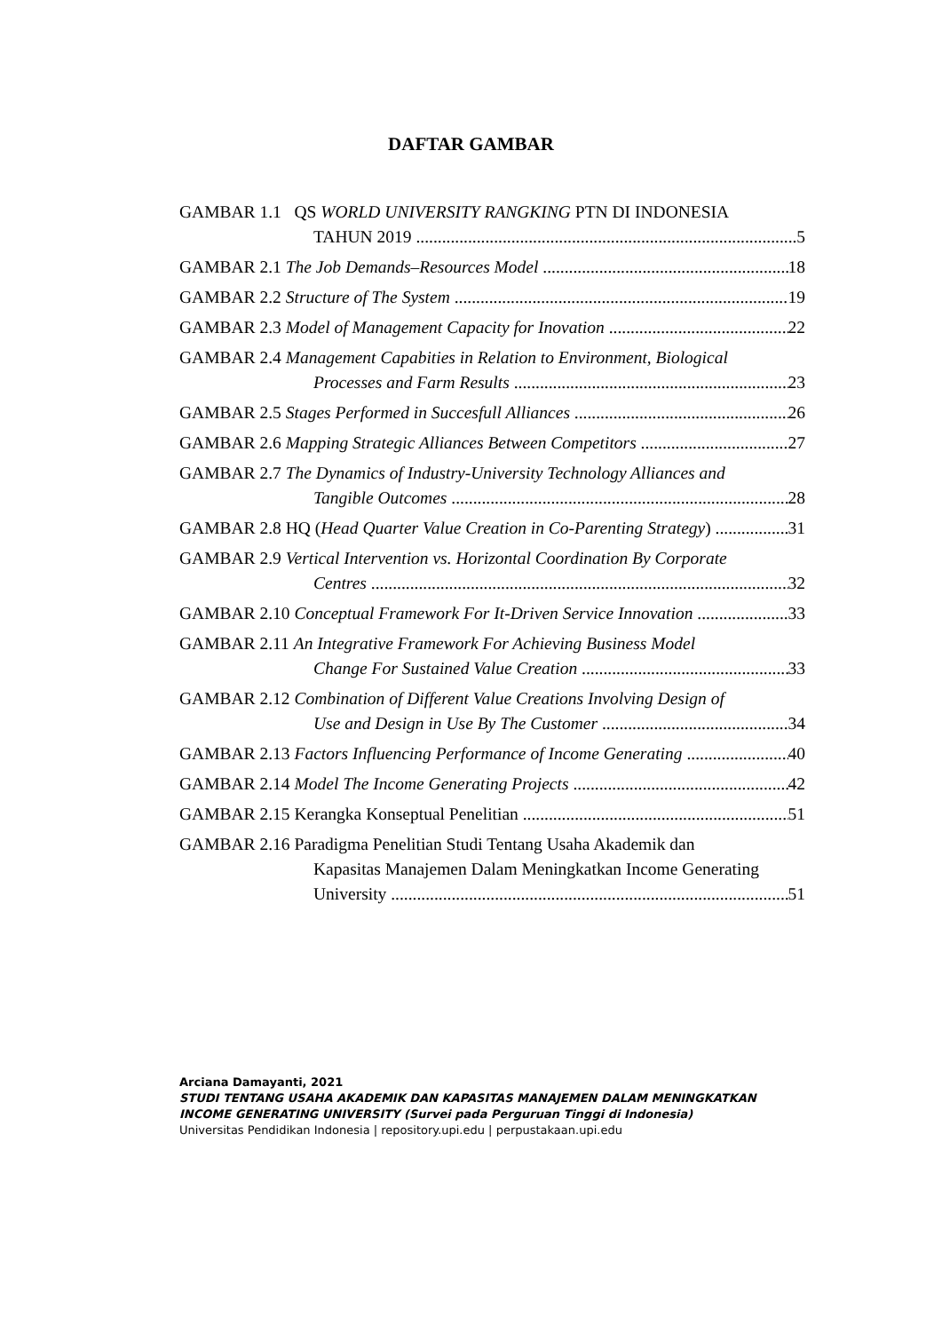DAFTAR GAMBAR
GAMBAR 1.1 QS WORLD UNIVERSITY RANGKING PTN DI INDONESIA
TAHUN 2019 5
GAMBAR 2.1 The Job Demands–Resources Model 18
GAMBAR 2.2 Structure of The System 19
GAMBAR 2.3 Model of Management Capacity for Inovation 22
GAMBAR 2.4 Management Capabities in Relation to Environment, Biological
Processes and Farm Results 23
GAMBAR 2.5 Stages Performed in Succesfull Alliances 26
GAMBAR 2.6 Mapping Strategic Alliances Between Competitors 27
GAMBAR 2.7 The Dynamics of Industry-University Technology Alliances and
Tangible Outcomes 28
GAMBAR 2.8 HQ (Head Quarter Value Creation in Co-Parenting Strategy) 31
GAMBAR 2.9 Vertical Intervention vs. Horizontal Coordination By Corporate
Centres 32
GAMBAR 2.10 Conceptual Framework For It-Driven Service Innovation 33
GAMBAR 2.11 An Integrative Framework For Achieving Business Model
Change For Sustained Value Creation 33
GAMBAR 2.12 Combination of Different Value Creations Involving Design of
Use and Design in Use By The Customer 34
GAMBAR 2.13 Factors Influencing Performance of Income Generating 40
GAMBAR 2.14 Model The Income Generating Projects 42
GAMBAR 2.15 Kerangka Konseptual Penelitian 51
GAMBAR 2.16 Paradigma Penelitian Studi Tentang Usaha Akademik dan
Kapasitas Manajemen Dalam Meningkatkan Income Generating
University 51
Arciana Damayanti, 2021
STUDI TENTANG USAHA AKADEMIK DAN KAPASITAS MANAJEMEN DALAM MENINGKATKAN INCOME GENERATING UNIVERSITY (Survei pada Perguruan Tinggi di Indonesia)
Universitas Pendidikan Indonesia | repository.upi.edu | perpustakaan.upi.edu